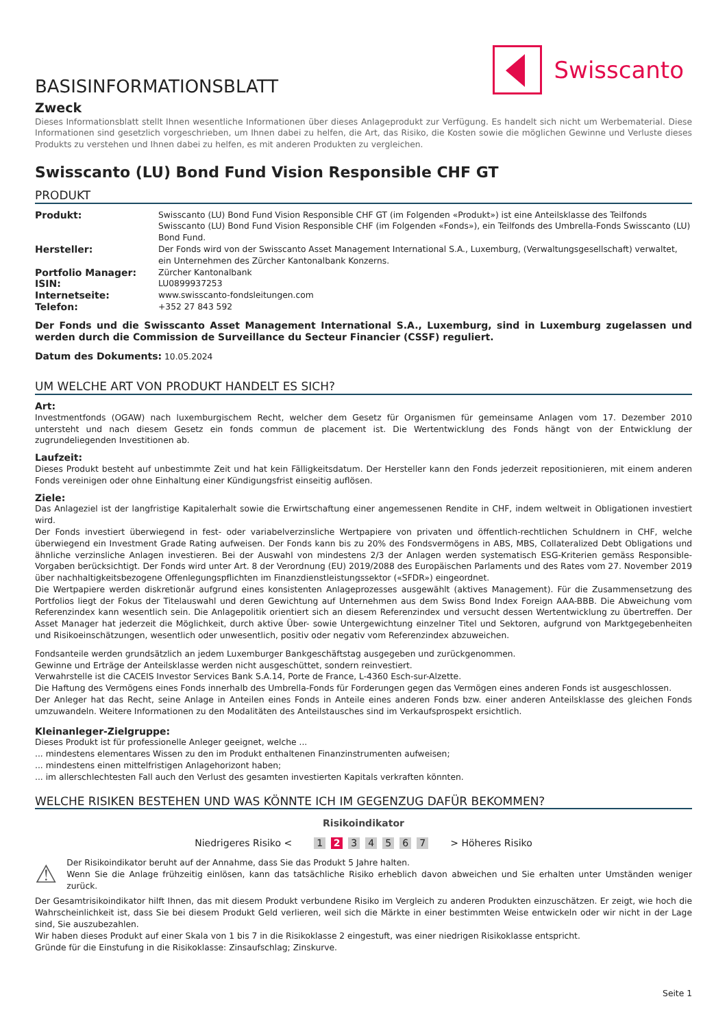Swisscanto
BASISINFORMATIONSBLATT
Zweck
Dieses Informationsblatt stellt Ihnen wesentliche Informationen über dieses Anlageprodukt zur Verfügung. Es handelt sich nicht um Werbematerial. Diese Informationen sind gesetzlich vorgeschrieben, um Ihnen dabei zu helfen, die Art, das Risiko, die Kosten sowie die möglichen Gewinne und Verluste dieses Produkts zu verstehen und Ihnen dabei zu helfen, es mit anderen Produkten zu vergleichen.
Swisscanto (LU) Bond Fund Vision Responsible CHF GT
PRODUKT
| Produkt: | Swisscanto (LU) Bond Fund Vision Responsible CHF GT (im Folgenden «Produkt») ist eine Anteilsklasse des Teilfonds Swisscanto (LU) Bond Fund Vision Responsible CHF (im Folgenden «Fonds»), ein Teilfonds des Umbrella-Fonds Swisscanto (LU) Bond Fund. |
| Hersteller: | Der Fonds wird von der Swisscanto Asset Management International S.A., Luxemburg, (Verwaltungsgesellschaft) verwaltet, ein Unternehmen des Zürcher Kantonalbank Konzerns. |
| Portfolio Manager: | Zürcher Kantonalbank |
| ISIN: | LU0899937253 |
| Internetseite: | www.swisscanto-fondsleitungen.com |
| Telefon: | +352 27 843 592 |
Der Fonds und die Swisscanto Asset Management International S.A., Luxemburg, sind in Luxemburg zugelassen und werden durch die Commission de Surveillance du Secteur Financier (CSSF) reguliert.
Datum des Dokuments: 10.05.2024
UM WELCHE ART VON PRODUKT HANDELT ES SICH?
Art:
Investmentfonds (OGAW) nach luxemburgischem Recht, welcher dem Gesetz für Organismen für gemeinsame Anlagen vom 17. Dezember 2010 untersteht und nach diesem Gesetz ein fonds commun de placement ist. Die Wertentwicklung des Fonds hängt von der Entwicklung der zugrundeliegenden Investitionen ab.
Laufzeit:
Dieses Produkt besteht auf unbestimmte Zeit und hat kein Fälligkeitsdatum. Der Hersteller kann den Fonds jederzeit repositionieren, mit einem anderen Fonds vereinigen oder ohne Einhaltung einer Kündigungsfrist einseitig auflösen.
Ziele:
Das Anlageziel ist der langfristige Kapitalerhalt sowie die Erwirtschaftung einer angemessenen Rendite in CHF, indem weltweit in Obligationen investiert wird.
Der Fonds investiert überwiegend in fest- oder variabelverzinsliche Wertpapiere von privaten und öffentlich-rechtlichen Schuldnern in CHF, welche überwiegend ein Investment Grade Rating aufweisen. Der Fonds kann bis zu 20% des Fondsvermögens in ABS, MBS, Collateralized Debt Obligations und ähnliche verzinsliche Anlagen investieren. Bei der Auswahl von mindestens 2/3 der Anlagen werden systematisch ESG-Kriterien gemäss Responsible-Vorgaben berücksichtigt. Der Fonds wird unter Art. 8 der Verordnung (EU) 2019/2088 des Europäischen Parlaments und des Rates vom 27. November 2019 über nachhaltigkeitsbezogene Offenlegungspflichten im Finanzdienstleistungssektor («SFDR») eingeordnet.
Die Wertpapiere werden diskretionär aufgrund eines konsistenten Anlageprozesses ausgewählt (aktives Management). Für die Zusammensetzung des Portfolios liegt der Fokus der Titelauswahl und deren Gewichtung auf Unternehmen aus dem Swiss Bond Index Foreign AAA-BBB. Die Abweichung vom Referenzindex kann wesentlich sein. Die Anlagepolitik orientiert sich an diesem Referenzindex und versucht dessen Wertentwicklung zu übertreffen. Der Asset Manager hat jederzeit die Möglichkeit, durch aktive Über- sowie Untergewichtung einzelner Titel und Sektoren, aufgrund von Marktgegebenheiten und Risikoeinschätzungen, wesentlich oder unwesentlich, positiv oder negativ vom Referenzindex abzuweichen.
Fondsanteile werden grundsätzlich an jedem Luxemburger Bankgeschäftstag ausgegeben und zurückgenommen.
Gewinne und Erträge der Anteilsklasse werden nicht ausgeschüttet, sondern reinvestiert.
Verwahrstelle ist die CACEIS Investor Services Bank S.A.14, Porte de France, L-4360 Esch-sur-Alzette.
Die Haftung des Vermögens eines Fonds innerhalb des Umbrella-Fonds für Forderungen gegen das Vermögen eines anderen Fonds ist ausgeschlossen.
Der Anleger hat das Recht, seine Anlage in Anteilen eines Fonds in Anteile eines anderen Fonds bzw. einer anderen Anteilsklasse des gleichen Fonds umzuwandeln. Weitere Informationen zu den Modalitäten des Anteilstausches sind im Verkaufsprospekt ersichtlich.
Kleinanleger-Zielgruppe:
Dieses Produkt ist für professionelle Anleger geeignet, welche ...
... mindestens elementares Wissen zu den im Produkt enthaltenen Finanzinstrumenten aufweisen;
... mindestens einen mittelfristigen Anlagehorizont haben;
... im allerschlechtesten Fall auch den Verlust des gesamten investierten Kapitals verkraften könnten.
WELCHE RISIKEN BESTEHEN UND WAS KÖNNTE ICH IM GEGENZUG DAFÜR BEKOMMEN?
Risikoindikator
Niedrigeres Risiko < 1 2 3 4 5 6 7 > Höheres Risiko
⚠
Der Risikoindikator beruht auf der Annahme, dass Sie das Produkt 5 Jahre halten.
Wenn Sie die Anlage frühzeitig einlösen, kann das tatsächliche Risiko erheblich davon abweichen und Sie erhalten unter Umständen weniger zurück.
Der Gesamtrisikoindikator hilft Ihnen, das mit diesem Produkt verbundene Risiko im Vergleich zu anderen Produkten einzuschätzen. Er zeigt, wie hoch die Wahrscheinlichkeit ist, dass Sie bei diesem Produkt Geld verlieren, weil sich die Märkte in einer bestimmten Weise entwickeln oder wir nicht in der Lage sind, Sie auszubezahlen.
Wir haben dieses Produkt auf einer Skala von 1 bis 7 in die Risikoklasse 2 eingestuft, was einer niedrigen Risikoklasse entspricht.
Gründe für die Einstufung in die Risikoklasse: Zinsaufschlag; Zinskurve.
Seite 1